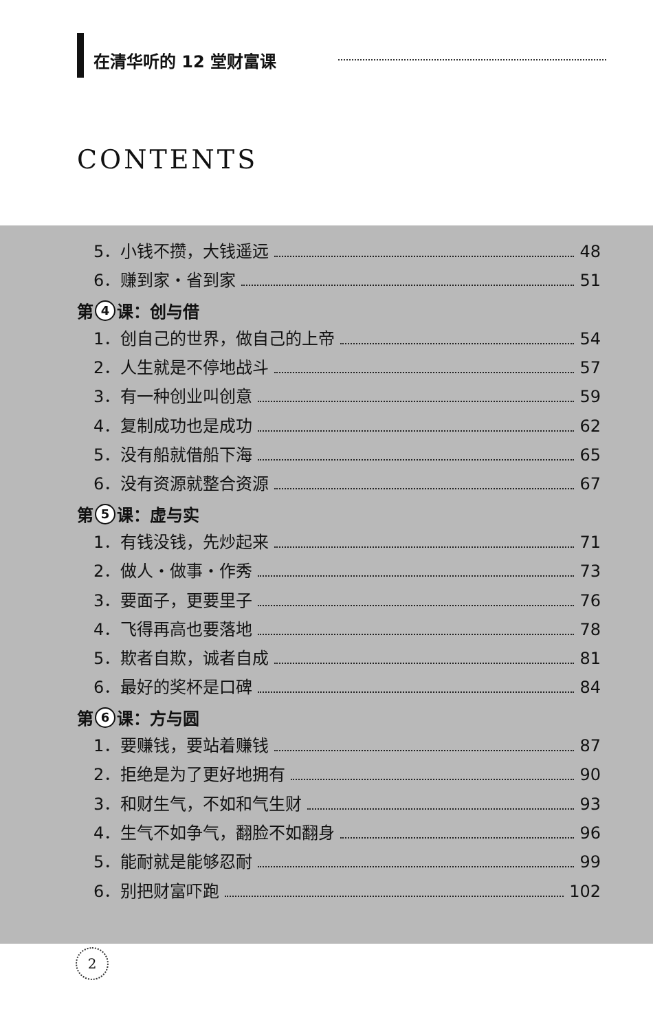在清华听的 12 堂财富课
CONTENTS
5．小钱不攒，大钱遥远 48
6．赚到家・省到家 51
第 4 课：创与借
1．创自己的世界，做自己的上帝 54
2．人生就是不停地战斗 57
3．有一种创业叫创意 59
4．复制成功也是成功 62
5．没有船就借船下海 65
6．没有资源就整合资源 67
第 5 课：虚与实
1．有钱没钱，先炒起来 71
2．做人・做事・作秀 73
3．要面子，更要里子 76
4．飞得再高也要落地 78
5．欺者自欺，诚者自成 81
6．最好的奖杯是口碑 84
第 6 课：方与圆
1．要赚钱，要站着赚钱 87
2．拒绝是为了更好地拥有 90
3．和财生气，不如和气生财 93
4．生气不如争气，翻脸不如翻身 96
5．能耐就是能够忍耐 99
6．别把财富吓跑 102
2